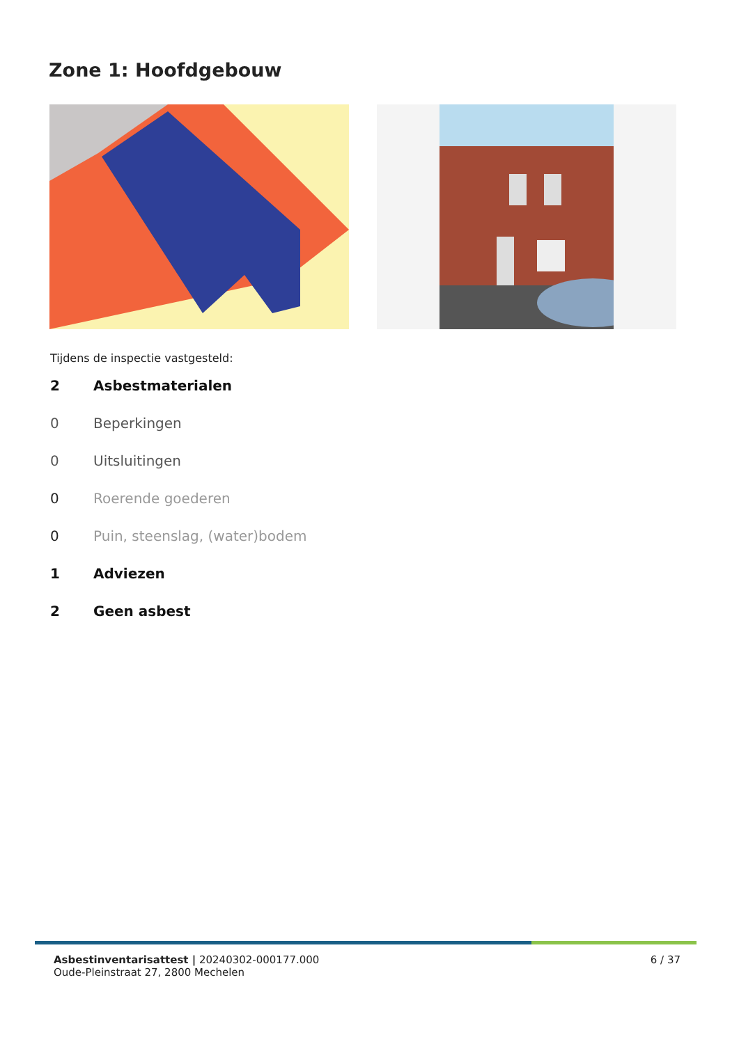Zone 1: Hoofdgebouw
Tijdens de inspectie vastgesteld:
2 Asbestmaterialen
0 Beperkingen
0 Uitsluitingen
0 Roerende goederen
0 Puin, steenslag, (water)bodem
1 Adviezen
2 Geen asbest
Asbestinventarisattest | 20240302-000177.000
Oude-Pleinstraat 27, 2800 Mechelen
6 / 37